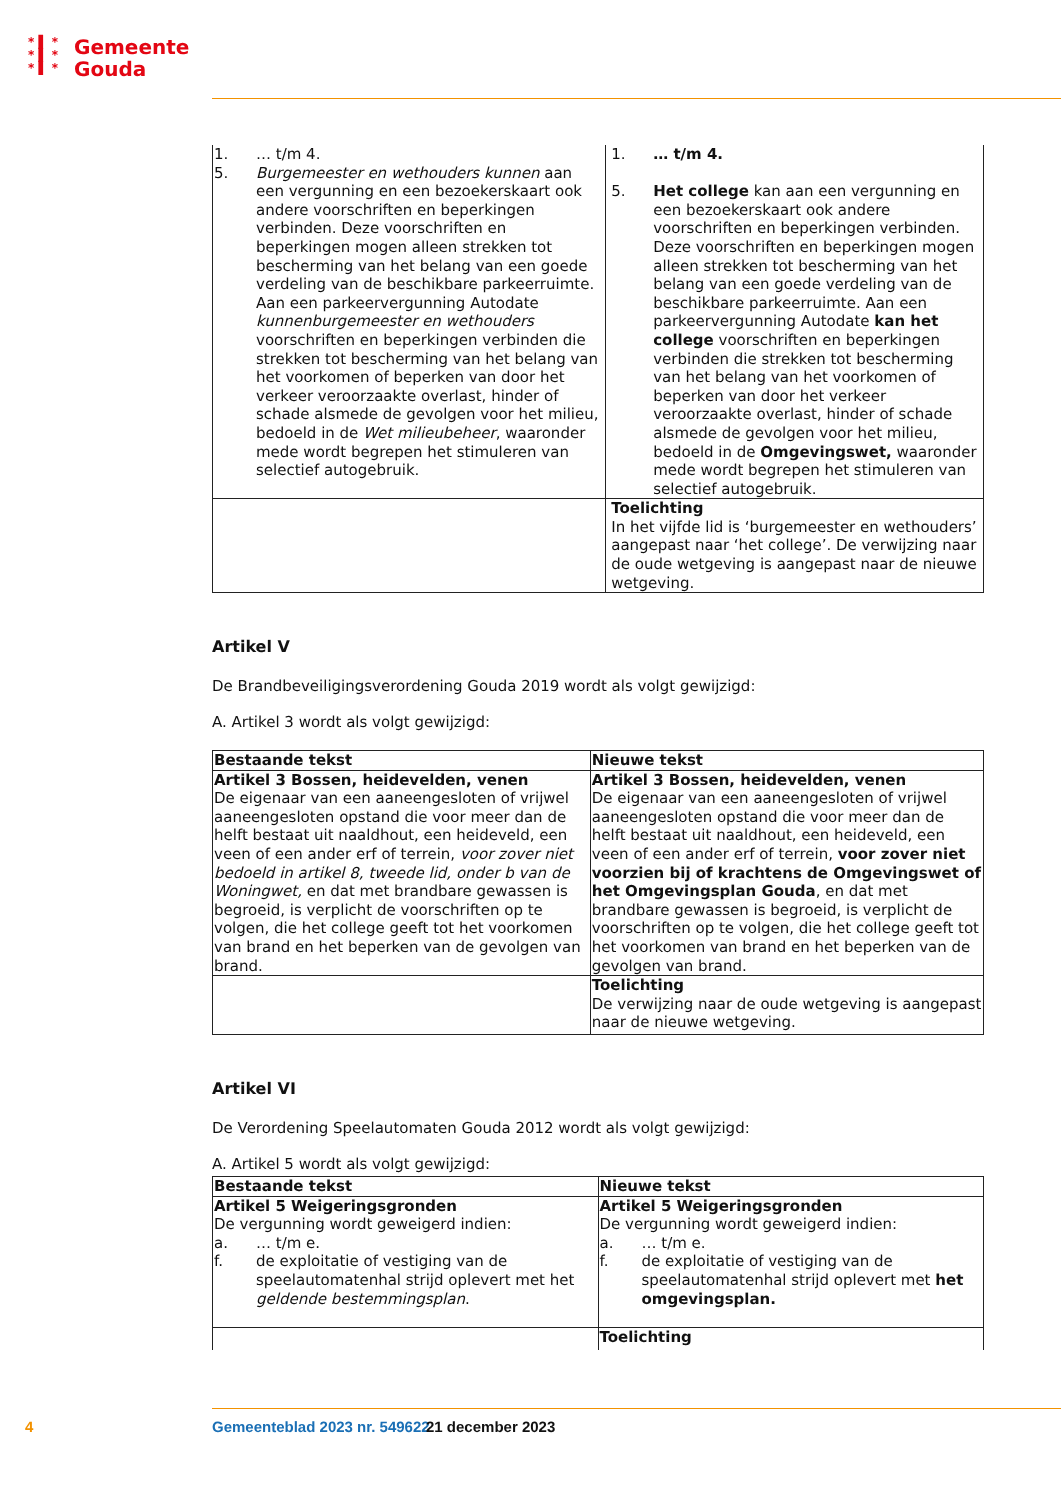* ▌ *
* ▌ *
* ▌ *
Gemeente
Gouda
| 1. … t/m 4. 5. Burgemeester en wethouders kunnen aan een vergunning en een bezoekerskaart ook andere voorschriften en beperkingen verbinden. Deze voorschriften en beperkingen mogen alleen strekken tot bescherming van het belang van een goede verdeling van de beschikbare parkeerruimte. Aan een parkeervergunning Autodate kunnenburgemeester en wethouders voorschriften en beperkingen verbinden die strekken tot bescherming van het belang van het voorkomen of beperken van door het verkeer veroorzaakte overlast, hinder of schade alsmede de gevolgen voor het milieu, bedoeld in de Wet milieubeheer , waaronder mede wordt begrepen het stimuleren van selectief autogebruik. | 1. … t/m 4. 5. Het college kan aan een vergunning en een bezoekerskaart ook andere voorschriften en beperkingen verbinden. Deze voorschriften en beperkingen mogen alleen strekken tot bescherming van het belang van een goede verdeling van de beschikbare parkeerruimte. Aan een parkeervergunning Autodate kan het college voorschriften en beperkingen verbinden die strekken tot bescherming van het belang van het voorkomen of beperken van door het verkeer veroorzaakte overlast, hinder of schade alsmede de gevolgen voor het milieu, bedoeld in de Omgevingswet, waaronder mede wordt begrepen het stimuleren van selectief autogebruik. |
| | Toelichting In het vijfde lid is ‘burgemeester en wethouders’ aangepast naar ‘het college’. De verwijzing naar de oude wetgeving is aangepast naar de nieuwe wetgeving. |
Artikel V
De Brandbeveiligingsverordening Gouda 2019 wordt als volgt gewijzigd:
A. Artikel 3 wordt als volgt gewijzigd:
| Bestaande tekst | Nieuwe tekst |
| --- | --- |
| Artikel 3 Bossen, heidevelden, venen De eigenaar van een aaneengesloten of vrijwel aaneengesloten opstand die voor meer dan de helft bestaat uit naaldhout, een heideveld, een veen of een ander erf of terrein, voor zover niet bedoeld in artikel 8, tweede lid, onder b van de Woningwet, en dat met brandbare gewassen is begroeid, is verplicht de voorschriften op te volgen, die het college geeft tot het voorkomen van brand en het beperken van de gevolgen van brand. | Artikel 3 Bossen, heidevelden, venen De eigenaar van een aaneengesloten of vrijwel aaneengesloten opstand die voor meer dan de helft bestaat uit naaldhout, een heideveld, een veen of een ander erf of terrein, voor zover niet voorzien bij of krachtens de Omgevingswet of het Omgevingsplan Gouda , en dat met brandbare gewassen is begroeid, is verplicht de voorschriften op te volgen, die het college geeft tot het voorkomen van brand en het beperken van de gevolgen van brand. |
| | Toelichting De verwijzing naar de oude wetgeving is aangepast naar de nieuwe wetgeving. |
Artikel VI
De Verordening Speelautomaten Gouda 2012 wordt als volgt gewijzigd:
A. Artikel 5 wordt als volgt gewijzigd:
| Bestaande tekst | Nieuwe tekst |
| --- | --- |
| Artikel 5 Weigeringsgronden De vergunning wordt geweigerd indien: a. … t/m e. f. de exploitatie of vestiging van de speelautomatenhal strijd oplevert met het geldende bestemmingsplan . | Artikel 5 Weigeringsgronden De vergunning wordt geweigerd indien: a. … t/m e. f. de exploitatie of vestiging van de speelautomatenhal strijd oplevert met het omgevingsplan. |
| | Toelichting |
4 Gemeenteblad 2023 nr. 549622 21 december 2023